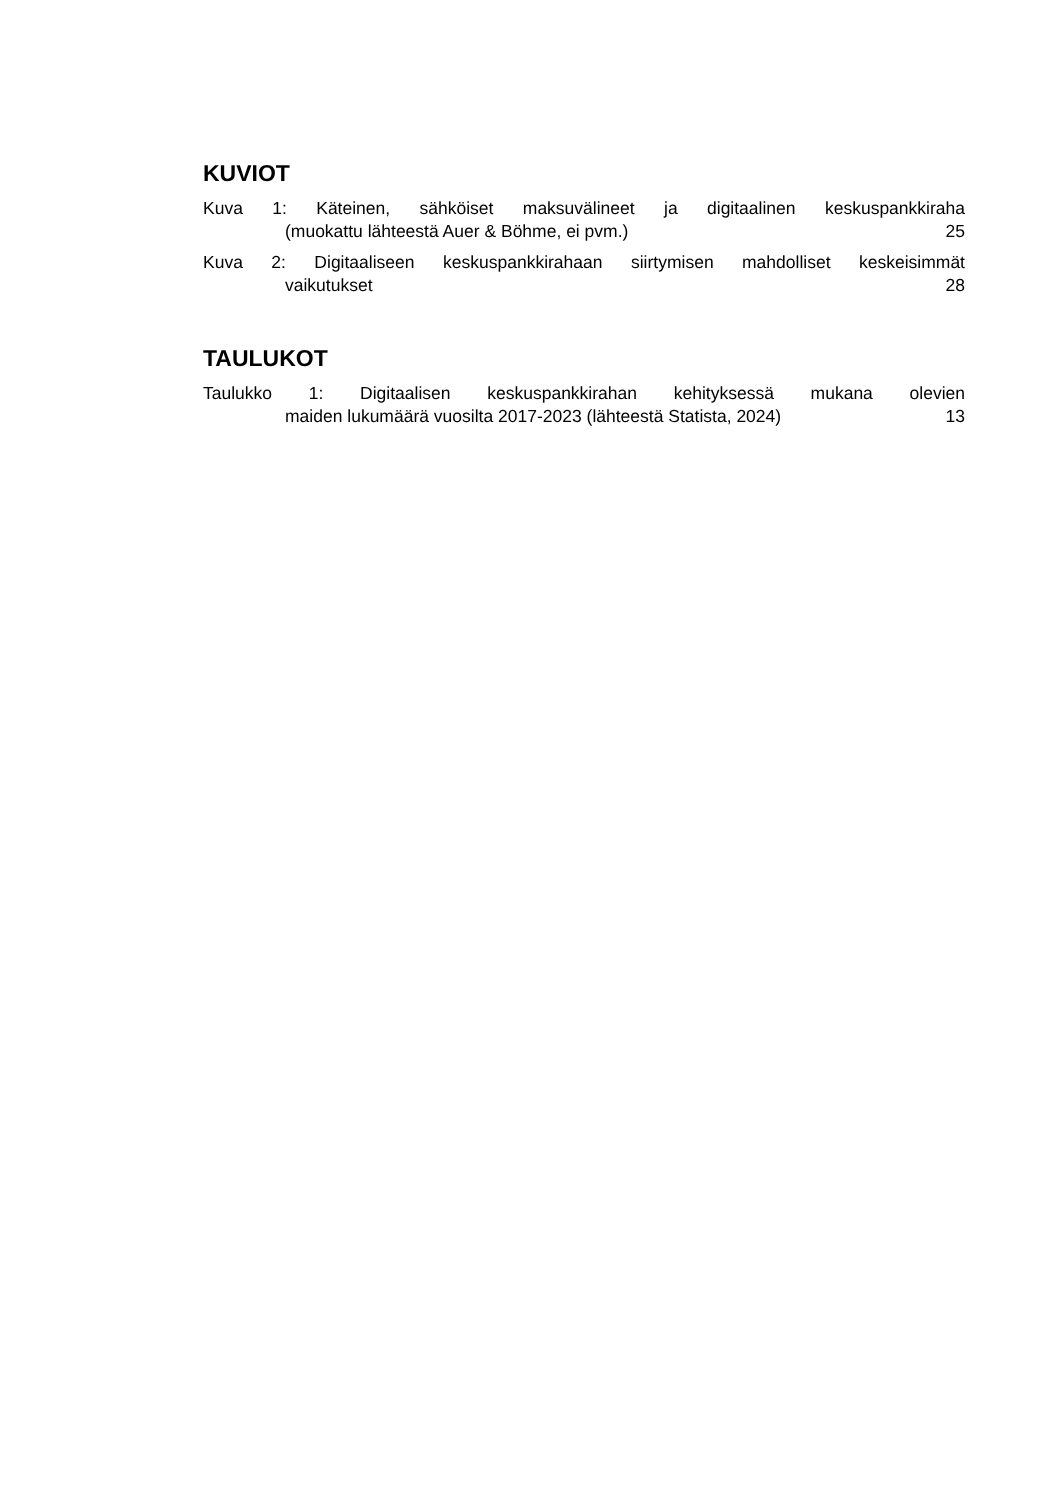KUVIOT
Kuva 1: Käteinen, sähköiset maksuvälineet ja digitaalinen keskuspankkiraha
(muokattu lähteestä Auer & Böhme, ei pvm.) 25
Kuva 2: Digitaaliseen keskuspankkirahaan siirtymisen mahdolliset keskeisimmät
vaikutukset 28
TAULUKOT
Taulukko 1: Digitaalisen keskuspankkirahan kehityksessä mukana olevien
maiden lukumäärä vuosilta 2017-2023 (lähteestä Statista, 2024) 13